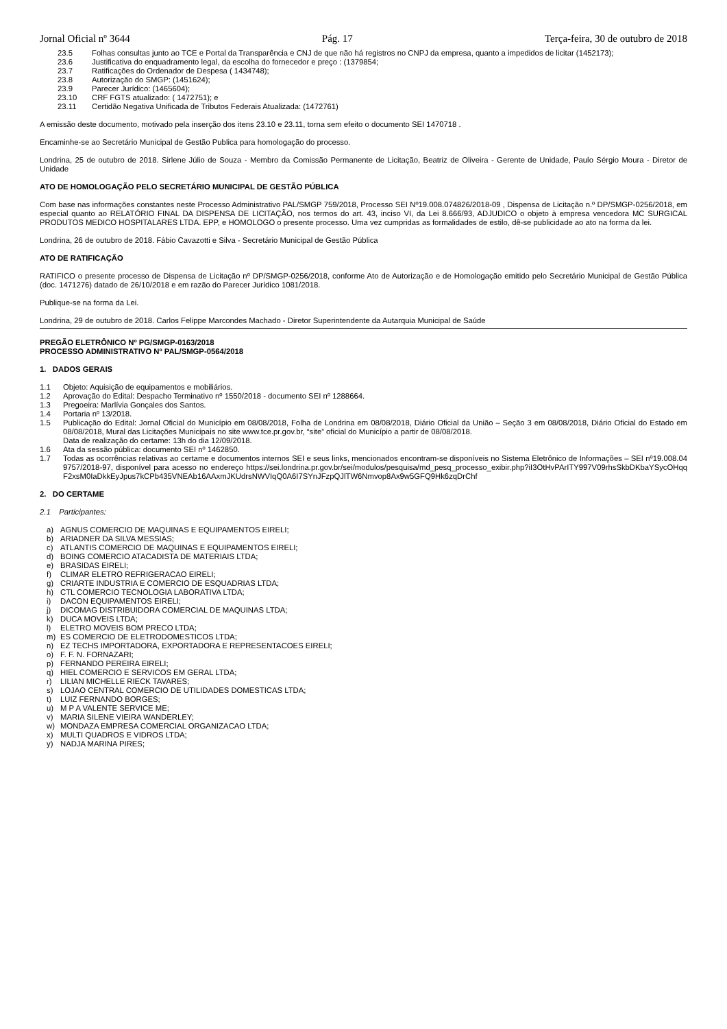Jornal Oficial nº 3644 Pág. 17 Terça-feira, 30 de outubro de 2018
23.5 Folhas consultas junto ao TCE e Portal da Transparência e CNJ de que não há registros no CNPJ da empresa, quanto a impedidos de licitar (1452173);
23.6 Justificativa do enquadramento legal, da escolha do fornecedor e preço : (1379854;
23.7 Ratificações do Ordenador de Despesa ( 1434748);
23.8 Autorização do SMGP: (1451624);
23.9 Parecer Jurídico: (1465604);
23.10 CRF FGTS atualizado: ( 1472751); e
23.11 Certidão Negativa Unificada de Tributos Federais Atualizada: (1472761)
A emissão deste documento, motivado pela inserção dos itens 23.10 e 23.11, torna sem efeito o documento SEI 1470718 .
Encaminhe-se ao Secretário Municipal de Gestão Publica para homologação do processo.
Londrina, 25 de outubro de 2018. Sirlene Júlio de Souza - Membro da Comissão Permanente de Licitação, Beatriz de Oliveira - Gerente de Unidade, Paulo Sérgio Moura - Diretor de Unidade
ATO DE HOMOLOGAÇÃO PELO SECRETÁRIO MUNICIPAL DE GESTÃO PÚBLICA
Com base nas informações constantes neste Processo Administrativo PAL/SMGP 759/2018, Processo SEI Nº19.008.074826/2018-09 , Dispensa de Licitação n.º DP/SMGP-0256/2018, em especial quanto ao RELATÓRIO FINAL DA DISPENSA DE LICITAÇÃO, nos termos do art. 43, inciso VI, da Lei 8.666/93, ADJUDICO o objeto à empresa vencedora MC SURGICAL PRODUTOS MEDICO HOSPITALARES LTDA. EPP, e HOMOLOGO o presente processo. Uma vez cumpridas as formalidades de estilo, dê-se publicidade ao ato na forma da lei.
Londrina, 26 de outubro de 2018. Fábio Cavazotti e Silva - Secretário Municipal de Gestão Pública
ATO DE RATIFICAÇÃO
RATIFICO o presente processo de Dispensa de Licitação nº DP/SMGP-0256/2018, conforme Ato de Autorização e de Homologação emitido pelo Secretário Municipal de Gestão Pública (doc. 1471276) datado de 26/10/2018 e em razão do Parecer Jurídico 1081/2018.
Publique-se na forma da Lei.
Londrina, 29 de outubro de 2018. Carlos Felippe Marcondes Machado - Diretor Superintendente da Autarquia Municipal de Saúde
PREGÃO ELETRÔNICO Nº PG/SMGP-0163/2018
PROCESSO ADMINISTRATIVO Nº PAL/SMGP-0564/2018
1. DADOS GERAIS
1.1 Objeto: Aquisição de equipamentos e mobiliários.
1.2 Aprovação do Edital: Despacho Terminativo nº 1550/2018 - documento SEI nº 1288664.
1.3 Pregoeira: Marlívia Gonçales dos Santos.
1.4 Portaria nº 13/2018.
1.5 Publicação do Edital: Jornal Oficial do Município em 08/08/2018, Folha de Londrina em 08/08/2018, Diário Oficial da União – Seção 3 em 08/08/2018, Diário Oficial do Estado em 08/08/2018, Mural das Licitações Municipais no site www.tce.pr.gov.br, “site” oficial do Município a partir de 08/08/2018.
Data de realização do certame: 13h do dia 12/09/2018.
1.6 Ata da sessão pública: documento SEI nº 1462850.
1.7 Todas as ocorrências relativas ao certame e documentos internos SEI e seus links, mencionados encontram-se disponíveis no Sistema Eletrônico de Informações – SEI nº19.008.049757/2018-97, disponível para acesso no endereço https://sei.londrina.pr.gov.br/sei/modulos/pesquisa/md_pesq_processo_exibir.php?iI3OtHvPArITY997V09rhsSkbDKbaYSycOHqqF2xsM0IaDkkEyJpus7kCPb435VNEAb16AAxmJKUdrsNWVIqQ0A6I7SYnJFzpQJlTW6Nmvop8Ax9w5GFQ9Hk6zqDrChf
2. DO CERTAME
2.1 Participantes:
a) AGNUS COMERCIO DE MAQUINAS E EQUIPAMENTOS EIRELI;
b) ARIADNER DA SILVA MESSIAS;
c) ATLANTIS COMERCIO DE MAQUINAS E EQUIPAMENTOS EIRELI;
d) BOING COMERCIO ATACADISTA DE MATERIAIS LTDA;
e) BRASIDAS EIRELI;
f) CLIMAR ELETRO REFRIGERACAO EIRELI;
g) CRIARTE INDUSTRIA E COMERCIO DE ESQUADRIAS LTDA;
h) CTL COMERCIO TECNOLOGIA LABORATIVA LTDA;
i) DACON EQUIPAMENTOS EIRELI;
j) DICOMAG DISTRIBUIDORA COMERCIAL DE MAQUINAS LTDA;
k) DUCA MOVEIS LTDA;
l) ELETRO MOVEIS BOM PRECO LTDA;
m) ES COMERCIO DE ELETRODOMESTICOS LTDA;
n) EZ TECHS IMPORTADORA, EXPORTADORA E REPRESENTACOES EIRELI;
o) F. F. N. FORNAZARI;
p) FERNANDO PEREIRA EIRELI;
q) HIEL COMERCIO E SERVICOS EM GERAL LTDA;
r) LILIAN MICHELLE RIECK TAVARES;
s) LOJAO CENTRAL COMERCIO DE UTILIDADES DOMESTICAS LTDA;
t) LUIZ FERNANDO BORGES;
u) M P A VALENTE SERVICE ME;
v) MARIA SILENE VIEIRA WANDERLEY;
w) MONDAZA EMPRESA COMERCIAL ORGANIZACAO LTDA;
x) MULTI QUADROS E VIDROS LTDA;
y) NADJA MARINA PIRES;